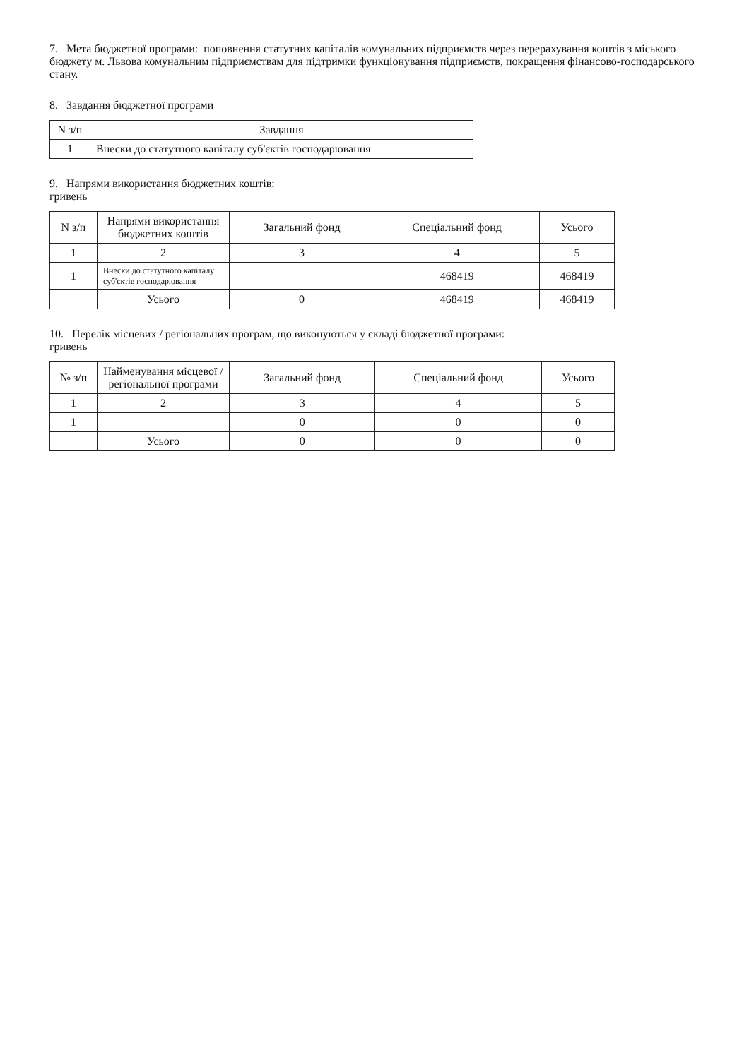7. Мета бюджетної програми: поповнення статутних капіталів комунальних підприємств через перерахування коштів з міського бюджету м. Львова комунальним підприємствам для підтримки функціонування підприємств, покращення фінансово-господарського стану.
8. Завдання бюджетної програми
| N з/п | Завдання |
| --- | --- |
| 1 | Внески до статутного капіталу суб'єктів господарювання |
9. Напрями використання бюджетних коштів:
гривень
| N з/п | Напрями використання бюджетних коштів | Загальний фонд | Спеціальний фонд | Усього |
| --- | --- | --- | --- | --- |
| 1 | 2 | 3 | 4 | 5 |
| 1 | Внески до статутного капіталу суб'єктів господарювання | | 468419 | 468419 |
| | Усього | 0 | 468419 | 468419 |
10. Перелік місцевих / регіональних програм, що виконуються у складі бюджетної програми:
гривень
| № з/п | Найменування місцевої / регіональної програми | Загальний фонд | Спеціальний фонд | Усього |
| --- | --- | --- | --- | --- |
| 1 | 2 | 3 | 4 | 5 |
| 1 | | 0 | 0 | 0 |
| | Усього | 0 | 0 | 0 |